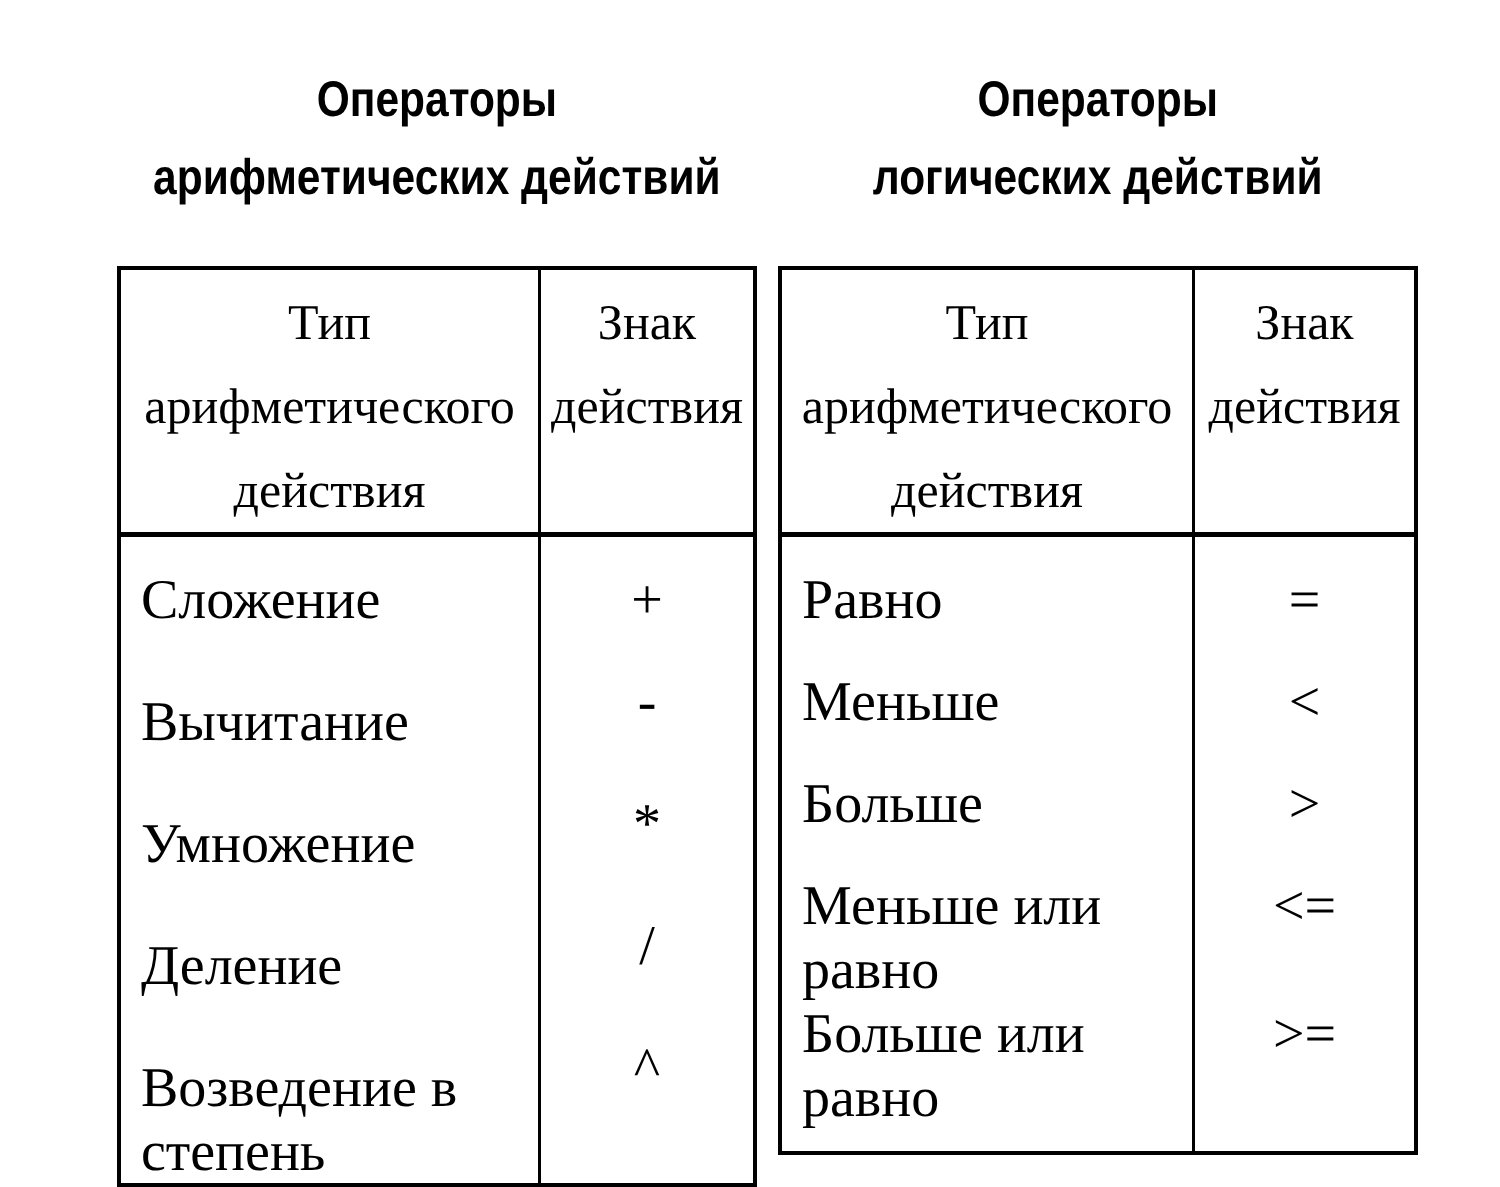Операторы
арифметических действий
| Тип арифметического действия | Знак действия |
| --- | --- |
| Сложение | + |
| Вычитание | - |
| Умножение | * |
| Деление | / |
| Возведение в степень | ^ |
Операторы
логических действий
| Тип арифметического действия | Знак действия |
| --- | --- |
| Равно | = |
| Меньше | < |
| Больше | > |
| Меньше или равно | <= |
| Больше или равно | >= |